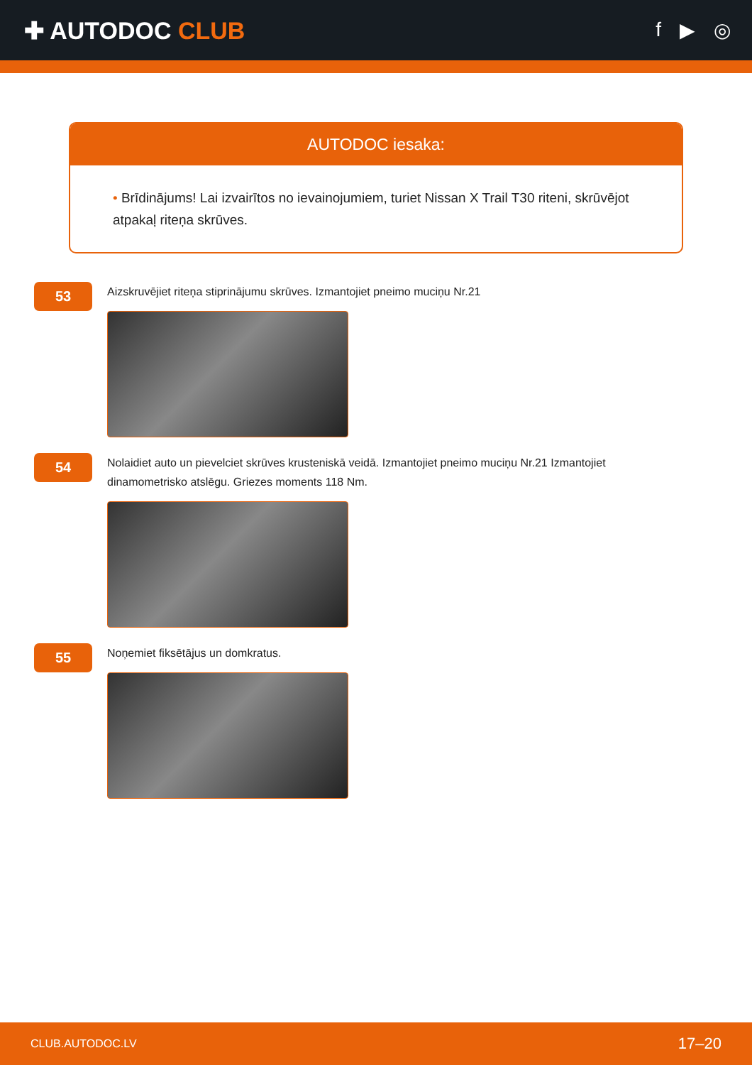✚ AUTODOC CLUB
f ▶ ◎
AUTODOC iesaka:
• Brīdinājums! Lai izvairītos no ievainojumiem, turiet Nissan X Trail T30 riteni, skrūvējot atpakaļ riteņa skrūves.
53
Aizskruvējiet riteņa stiprinājumu skrūves. Izmantojiet pneimo muciņu Nr.21
54
Nolaidiet auto un pievelciet skrūves krusteniskā veidā. Izmantojiet pneimo muciņu Nr.21 Izmantojiet dinamometrisko atslēgu. Griezes moments 118 Nm.
55
Noņemiet fiksētājus un domkratus.
CLUB.AUTODOC.LV 17–20